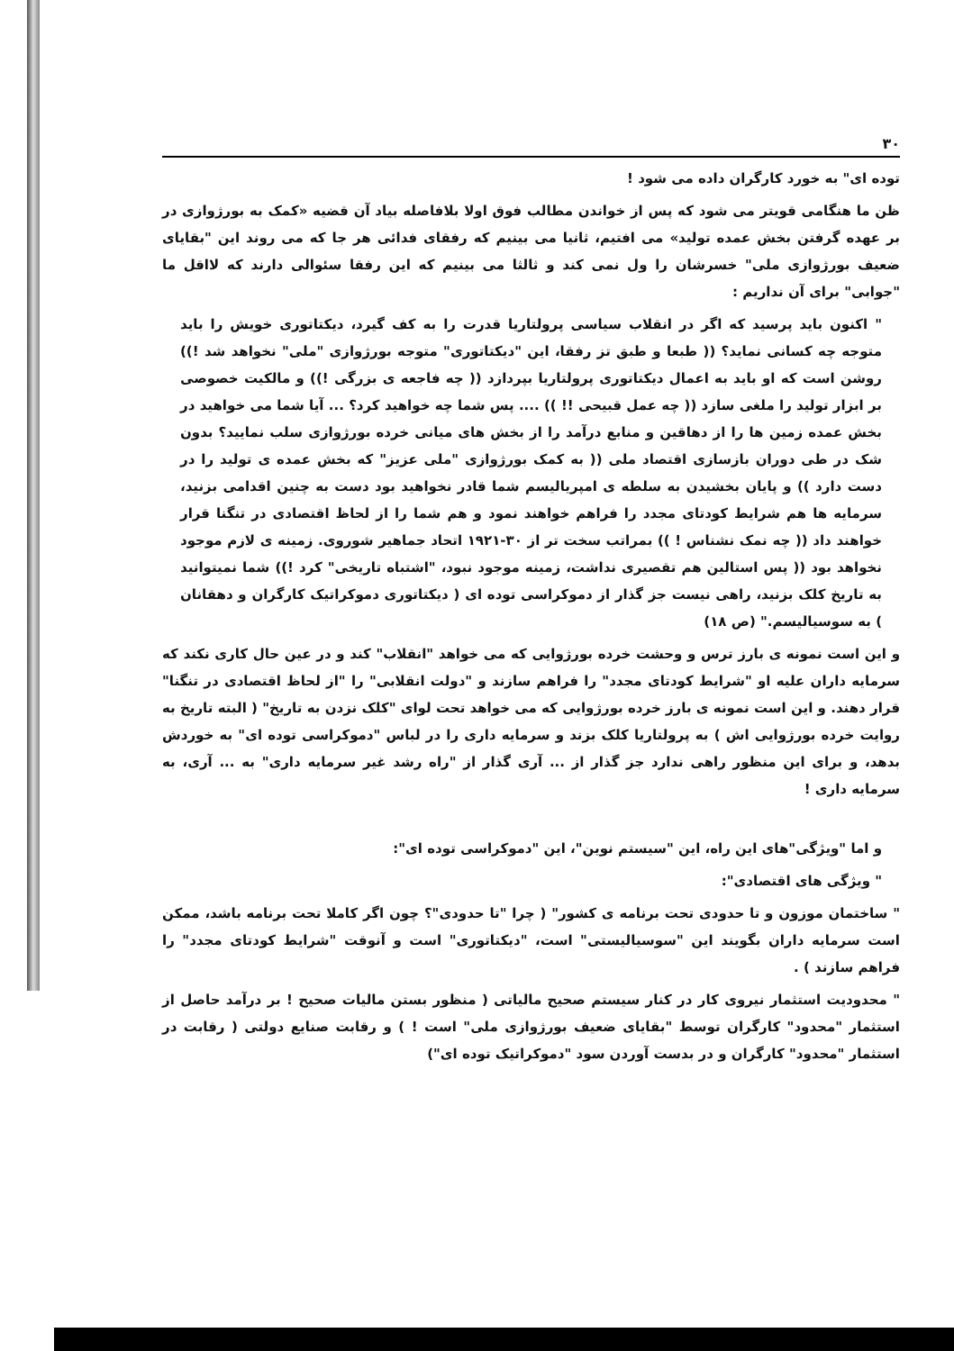۳۰
توده ای" به خورد کارگران داده می شود !
ظن ما هنگامی قویتر می شود که پس از خواندن مطالب فوق اولا بلافاصله بیاد آن قضیه «کمک به بورژوازی در بر عهده گرفتن بخش عمده تولید» می افتیم، ثانیا می بینیم که رفقای فدائی هر جا که می روند این "بقایای ضعیف بورژوازی ملی" خسرشان را ول نمی کند و ثالثا می بینیم که این رفقا سئوالی دارند که لااقل ما "جوابی" برای آن نداریم :
" اکنون باید پرسید که اگر در انقلاب سیاسی پرولتاریا قدرت را به کف گیرد، دیکتاتوری خویش را باید متوجه چه کسانی نماید؟ (( طبعا و طبق تز رفقا، این "دیکتاتوری" متوجه بورژوازی "ملی" نخواهد شد !)) روشن است که او باید به اعمال دیکتاتوری پرولتاریا بپردازد (( چه فاجعه ی بزرگی !)) و مالکیت خصوصی بر ابزار تولید را ملغی سازد (( چه عمل قبیحی !! )) .... پس شما چه خواهید کرد؟ ... آیا شما می خواهید در بخش عمده زمین ها را از دهاقین و منابع درآمد را از بخش های میانی خرده بورژوازی سلب نمایید؟ بدون شک در طی دوران بازسازی اقتصاد ملی (( به کمک بورژوازی "ملی عزیز" که بخش عمده ی تولید را در دست دارد )) و پایان بخشیدن به سلطه ی امپریالیسم شما قادر نخواهید بود دست به چنین اقدامی بزنید، سرمایه ها هم شرایط کودتای مجدد را فراهم خواهند نمود و هم شما را از لحاظ اقتصادی در تنگنا قرار خواهند داد (( چه نمک نشناس ! )) بمراتب سخت تر از ۳۰-۱۹۲۱ اتحاد جماهیر شوروی. زمینه ی لازم موجود نخواهد بود (( پس استالین هم تقصیری نداشت، زمینه موجود نبود، "اشتباه تاریخی" کرد !)) شما نمیتوانید به تاریخ کلک بزنید، راهی نیست جز گذار از دموکراسی توده ای ( دیکتاتوری دموکراتیک کارگران و دهقانان ) به سوسیالیسم." (ص ۱۸)
و این است نمونه ی بارز ترس و وحشت خرده بورژوایی که می خواهد "انقلاب" کند و در عین حال کاری نکند که سرمایه داران علیه او "شرایط کودتای مجدد" را فراهم سازند و "دولت انقلابی" را "از لحاظ اقتصادی در تنگنا" قرار دهند. و این است نمونه ی بارز خرده بورژوایی که می خواهد تحت لوای "کلک نزدن به تاریخ" ( البته تاریخ به روایت خرده بورژوایی اش ) به پرولتاریا کلک بزند و سرمایه داری را در لباس "دموکراسی توده ای" به خوردش بدهد، و برای این منظور راهی ندارد جز گذار از ... آری گذار از "راه رشد غیر سرمایه داری" به ... آری، به سرمایه داری !
و اما "ویژگی"های این راه، این "سیستم نوین"، این "دموکراسی توده ای":
" ویژگی های اقتصادی":
" ساختمان موزون و تا حدودی تحت برنامه ی کشور" ( چرا "تا حدودی"؟ چون اگر کاملا تحت برنامه باشد، ممکن است سرمایه داران بگویند این "سوسیالیستی" است، "دیکتاتوری" است و آنوقت "شرایط کودتای مجدد" را فراهم سازند ) .
" محدودیت استثمار نیروی کار در کنار سیستم صحیح مالیاتی ( منظور بستن مالیات صحیح ! بر درآمد حاصل از استثمار "محدود" کارگران توسط "بقایای ضعیف بورژوازی ملی" است ! ) و رقابت صنایع دولتی ( رقابت در استثمار "محدود" کارگران و در بدست آوردن سود "دموکراتیک توده ای")